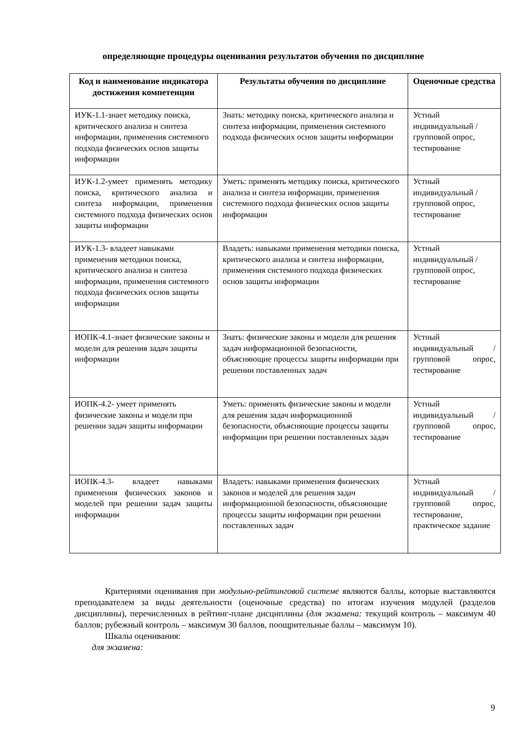определяющие процедуры оценивания результатов обучения по дисциплине
| Код и наименование индикатора достижения компетенции | Результаты обучения по дисциплине | Оценочные средства |
| --- | --- | --- |
| ИУК-1.1-знает методику поиска, критического анализа и синтеза информации, применения системного подхода физических основ защиты информации | Знать: методику поиска, критического анализа и синтеза информации, применения системного подхода физических основ защиты информации | Устный индивидуальный / групповой опрос, тестирование |
| ИУК-1.2-умеет применять методику поиска, критического анализа и синтеза информации, применения системного подхода физических основ защиты информации | Уметь: применять методику поиска, критического анализа и синтеза информации, применения системного подхода физических основ защиты информации | Устный индивидуальный / групповой опрос, тестирование |
| ИУК-1.3- владеет навыками применения методики поиска, критического анализа и синтеза информации, применения системного подхода физических основ защиты информации | Владеть: навыками применения методики поиска, критического анализа и синтеза информации, применения системного подхода физических основ защиты информации | Устный индивидуальный / групповой опрос, тестирование |
| ИОПК-4.1-знает физические законы и модели для решения задач защиты информации | Знать: физические законы и модели для решения задач информационной безопасности, объясняющие процессы защиты информации при решении поставленных задач | Устный индивидуальный / групповой опрос, тестирование |
| ИОПК-4.2- умеет применять физические законы и модели при решении задач защиты информации | Уметь: применять физические законы и модели для решения задач информационной безопасности, объясняющие процессы защиты информации при решении поставленных задач | Устный индивидуальный / групповой опрос, тестирование |
| ИОПК-4.3- владеет навыками применения физических законов и моделей при решении задач защиты информации | Владеть: навыками применения физических законов и моделей для решения задач информационной безопасности, объясняющие процессы защиты информации при решении поставленных задач | Устный индивидуальный / групповой опрос, тестирование, практическое задание |
Критериями оценивания при модульно-рейтинговой системе являются баллы, которые выставляются преподавателем за виды деятельности (оценочные средства) по итогам изучения модулей (разделов дисциплины), перечисленных в рейтинг-плане дисциплины (для экзамена: текущий контроль – максимум 40 баллов; рубежный контроль – максимум 30 баллов, поощрительные баллы – максимум 10).
Шкалы оценивания:
для экзамена:
9